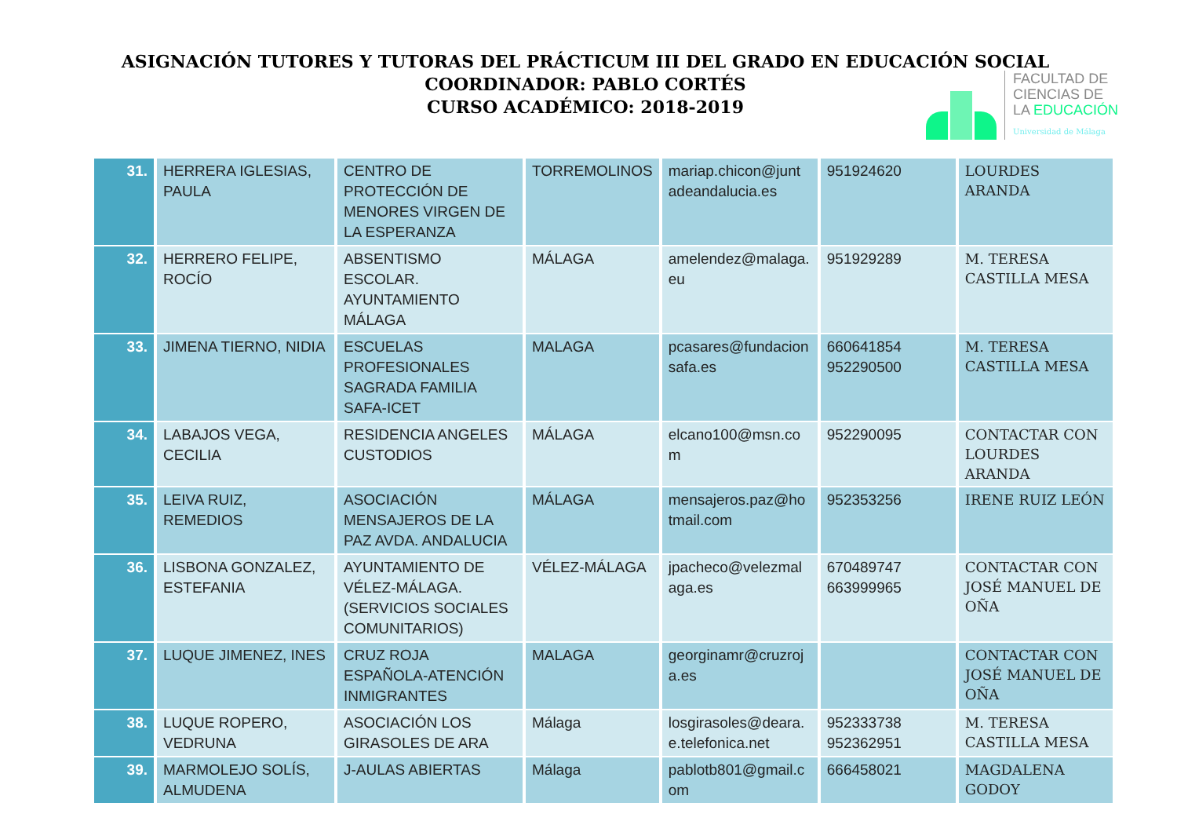ASIGNACIÓN TUTORES Y TUTORAS DEL PRÁCTICUM III DEL GRADO EN EDUCACIÓN SOCIAL
COORDINADOR: PABLO CORTÉS
CURSO ACADÉMICO: 2018-2019
FACULTAD DE
CIENCIAS DE
LA EDUCACIÓN
Universidad de Málaga
| 31. | HERRERA IGLESIAS, PAULA | CENTRO DE PROTECCIÓN DE MENORES VIRGEN DE LA ESPERANZA | TORREMOLINOS | mariap.chicon@junt adeandalucia.es | 951924620 | LOURDES ARANDA |
| 32. | HERRERO FELIPE, ROCÍO | ABSENTISMO ESCOLAR. AYUNTAMIENTO MÁLAGA | MÁLAGA | amelendez@malaga. eu | 951929289 | M. TERESA CASTILLA MESA |
| 33. | JIMENA TIERNO, NIDIA | ESCUELAS PROFESIONALES SAGRADA FAMILIA SAFA-ICET | MALAGA | pcasares@fundacion safa.es | 660641854 952290500 | M. TERESA CASTILLA MESA |
| 34. | LABAJOS VEGA, CECILIA | RESIDENCIA ANGELES CUSTODIOS | MÁLAGA | elcano100@msn.co m | 952290095 | CONTACTAR CON LOURDES ARANDA |
| 35. | LEIVA RUIZ, REMEDIOS | ASOCIACIÓN MENSAJEROS DE LA PAZ AVDA. ANDALUCIA | MÁLAGA | mensajeros.paz@ho tmail.com | 952353256 | IRENE RUIZ LEÓN |
| 36. | LISBONA GONZALEZ, ESTEFANIA | AYUNTAMIENTO DE VÉLEZ-MÁLAGA. (SERVICIOS SOCIALES COMUNITARIOS) | VÉLEZ-MÁLAGA | jpacheco@velezmal aga.es | 670489747 663999965 | CONTACTAR CON JOSÉ MANUEL DE OÑA |
| 37. | LUQUE JIMENEZ, INES | CRUZ ROJA ESPAÑOLA-ATENCIÓN INMIGRANTES | MALAGA | georginamr@cruzroj a.es | | CONTACTAR CON JOSÉ MANUEL DE OÑA |
| 38. | LUQUE ROPERO, VEDRUNA | ASOCIACIÓN LOS GIRASOLES DE ARA | Málaga | losgirasoles@deara. e.telefonica.net | 952333738 952362951 | M. TERESA CASTILLA MESA |
| 39. | MARMOLEJO SOLÍS, ALMUDENA | J-AULAS ABIERTAS | Málaga | pablotb801@gmail.c om | 666458021 | MAGDALENA GODOY |